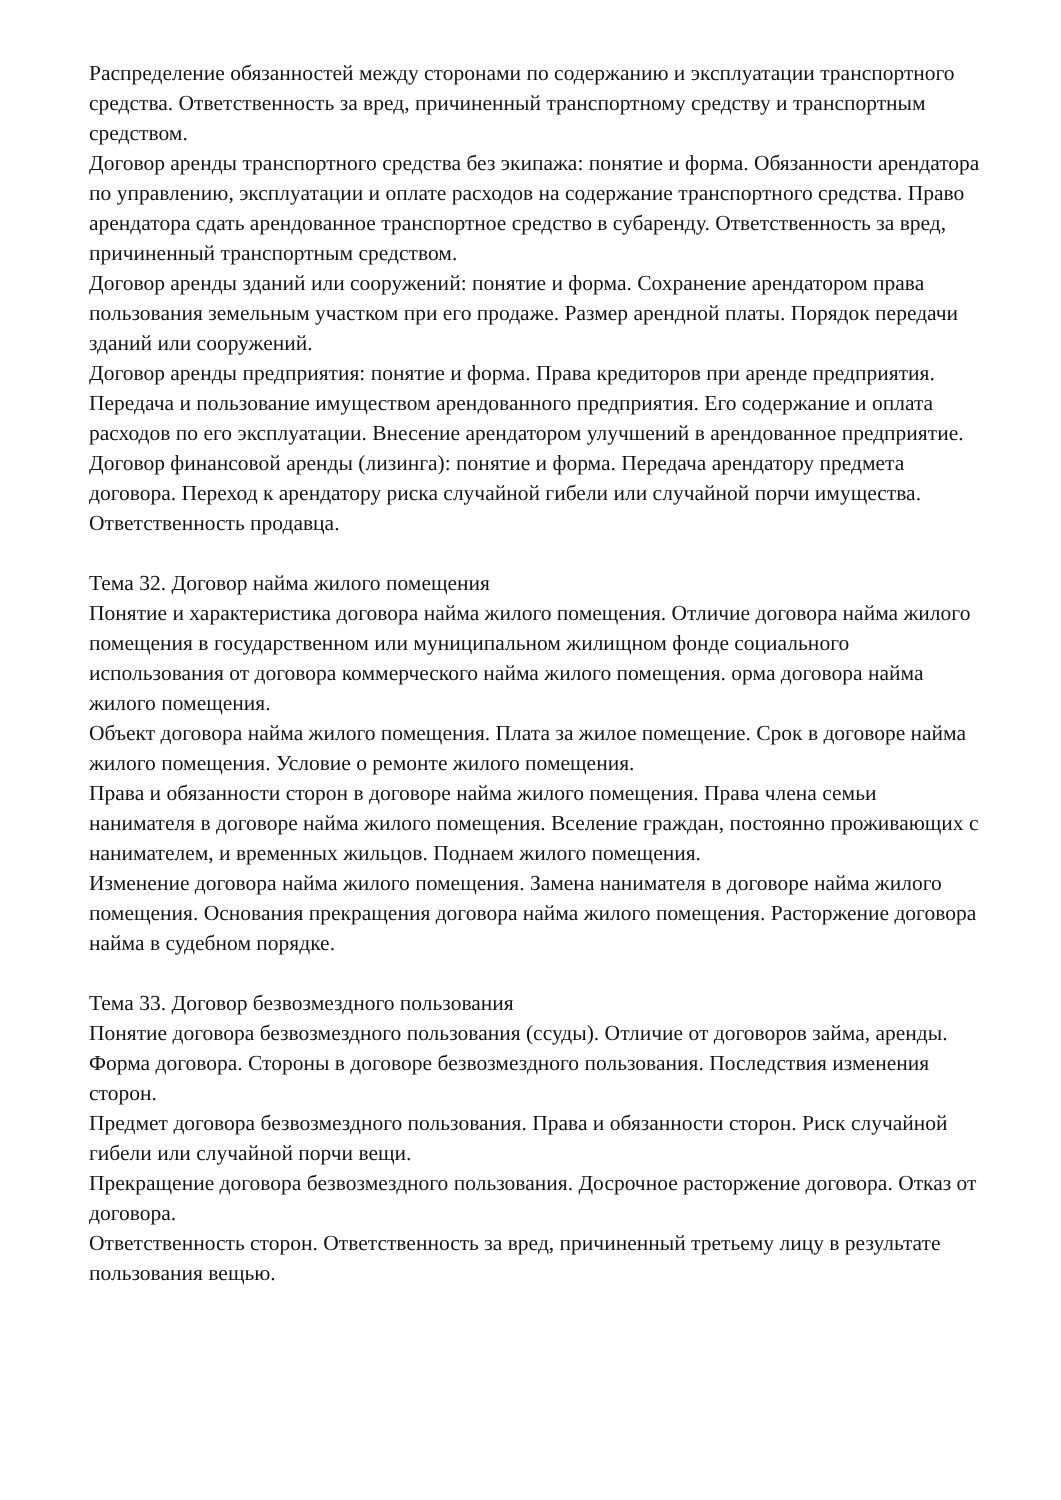Распределение обязанностей между сторонами по содержанию и эксплуатации транспортного средства. Ответственность за вред, причиненный транспортному средству и транспортным средством.
Договор аренды транспортного средства без экипажа: понятие и форма. Обязанности арендатора по управлению, эксплуатации и оплате расходов на содержание транспортного средства. Право арендатора сдать арендованное транспортное средство в субаренду. Ответственность за вред, причиненный транспортным средством.
Договор аренды зданий или сооружений: понятие и форма. Сохранение арендатором права пользования земельным участком при его продаже. Размер арендной платы. Порядок передачи зданий или сооружений.
Договор аренды предприятия: понятие и форма. Права кредиторов при аренде предприятия. Передача и пользование имуществом арендованного предприятия. Его содержание и оплата расходов по его эксплуатации. Внесение арендатором улучшений в арендованное предприятие.
Договор финансовой аренды (лизинга): понятие и форма. Передача арендатору предмета договора. Переход к арендатору риска случайной гибели или случайной порчи имущества. Ответственность продавца.
Тема 32. Договор найма жилого помещения
Понятие и характеристика договора найма жилого помещения. Отличие договора найма жилого помещения в государственном или муниципальном жилищном фонде социального использования от договора коммерческого найма жилого помещения. орма договора найма жилого помещения.
Объект договора найма жилого помещения. Плата за жилое помещение. Срок в договоре найма жилого помещения. Условие о ремонте жилого помещения.
Права и обязанности сторон в договоре найма жилого помещения. Права члена семьи нанимателя в договоре найма жилого помещения. Вселение граждан, постоянно проживающих с нанимателем, и временных жильцов. Поднаем жилого помещения.
Изменение договора найма жилого помещения. Замена нанимателя в договоре найма жилого помещения. Основания прекращения договора найма жилого помещения. Расторжение договора найма в судебном порядке.
Тема 33. Договор безвозмездного пользования
Понятие договора безвозмездного пользования (ссуды). Отличие от договоров займа, аренды. Форма договора. Стороны в договоре безвозмездного пользования. Последствия изменения сторон.
Предмет договора безвозмездного пользования. Права и обязанности сторон. Риск случайной гибели или случайной порчи вещи.
Прекращение договора безвозмездного пользования. Досрочное расторжение договора. Отказ от договора.
Ответственность сторон. Ответственность за вред, причиненный третьему лицу в результате пользования вещью.